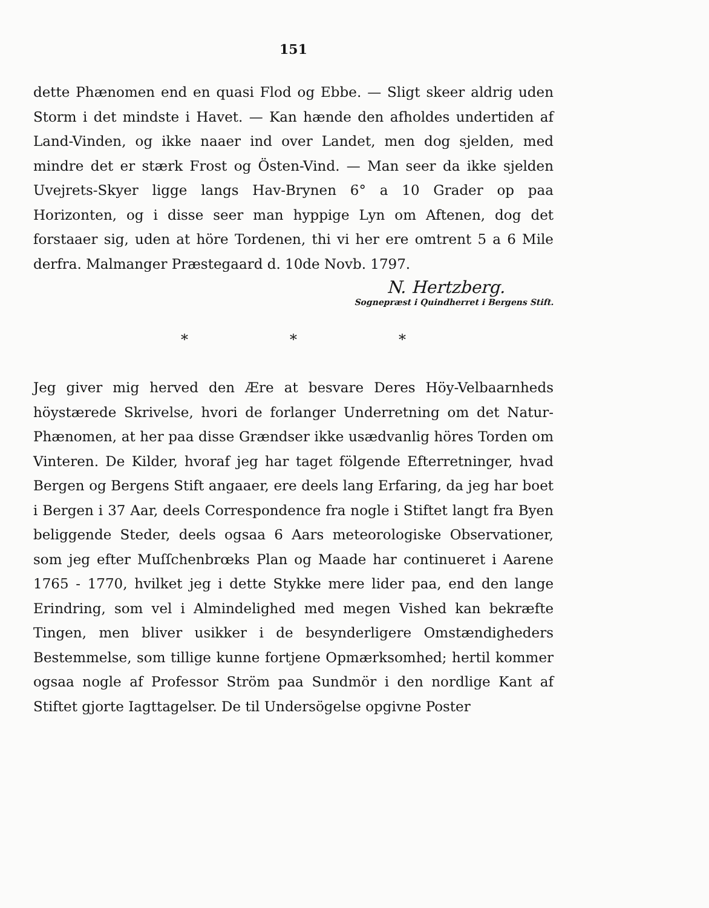151
dette Phænomen end en quasi Flod og Ebbe. — Sligt skeer aldrig uden Storm i det mindste i Havet. — Kan hænde den afholdes undertiden af Land-Vinden, og ikke naaer ind over Landet, men dog sjelden, med mindre det er stærk Frost og Östen-Vind. — Man seer da ikke sjelden Uvejrets-Skyer ligge langs Hav-Brynen 6° a 10 Grader op paa Horizonten, og i disse seer man hyppige Lyn om Aftenen, dog det forstaaer sig, uden at höre Tordenen, thi vi her ere omtrent 5 a 6 Mile derfra. Malmanger Præstegaard d. 10de Novb. 1797.
N. Hertzberg.
Sognepræst i Quindherret i Bergens Stift.
* * *
Jeg giver mig herved den Ære at besvare Deres Höy-Velbaarnheds höystærede Skrivelse, hvori de forlanger Underretning om det Natur-Phænomen, at her paa disse Grændser ikke usædvanlig höres Torden om Vinteren. De Kilder, hvoraf jeg har taget fölgende Efterretninger, hvad Bergen og Bergens Stift angaaer, ere deels lang Erfaring, da jeg har boet i Bergen i 37 Aar, deels Correspondence fra nogle i Stiftet langt fra Byen beliggende Steder, deels ogsaa 6 Aars meteorologiske Observationer, som jeg efter Muſſchenbrœks Plan og Maade har continueret i Aarene 1765 - 1770, hvilket jeg i dette Stykke mere lider paa, end den lange Erindring, som vel i Almindelighed med megen Vished kan bekræfte Tingen, men bliver usikker i de besynderligere Omstændigheders Bestemmelse, som tillige kunne fortjene Opmærksomhed; hertil kommer ogsaa nogle af Professor Ström paa Sundmör i den nordlige Kant af Stiftet gjorte Iagttagelser. De til Undersögelse opgivne Poster